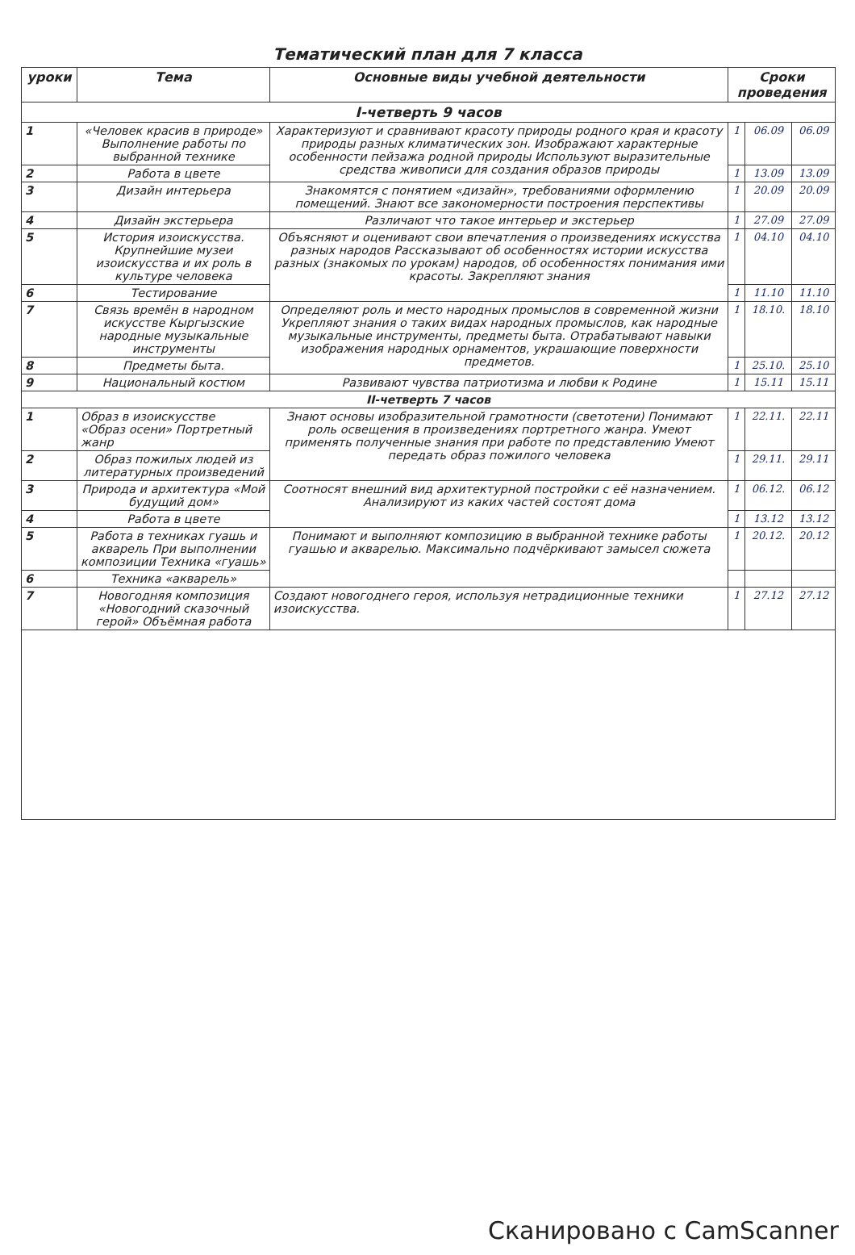Тематический план для 7 класса
| уроки | Тема | Основные виды учебной деятельности | Сроки проведения | | |
| --- | --- | --- | --- | --- | --- |
| I-четверть 9 часов | | | | | |
| 1 | «Человек красив в природе» Выполнение работы по выбранной технике | Характеризуют и сравнивают красоту природы родного края и красоту природы разных климатических зон. Изображают характерные особенности пейзажа родной природы Используют выразительные средства живописи для создания образов природы | 1 | 06.09 | 06.09 |
| 2 | Работа в цвете | | 1 | 13.09 | 13.09 |
| 3 | Дизайн интерьера | Знакомятся с понятием «дизайн», требованиями оформлению помещений. Знают все закономерности построения перспективы | 1 | 20.09 | 20.09 |
| 4 | Дизайн экстерьера | Различают что такое интерьер и экстерьер | 1 | 27.09 | 27.09 |
| 5 | История изоискусства. Крупнейшие музеи изоискусства и их роль в культуре человека | Объясняют и оценивают свои впечатления о произведениях искусства разных народов Рассказывают об особенностях истории искусства разных (знакомых по урокам) народов, об особенностях понимания ими красоты. Закрепляют знания | 1 | 04.10 | 04.10 |
| 6 | Тестирование | | 1 | 11.10 | 11.10 |
| 7 | Связь времён в народном искусстве Кыргызские народные музыкальные инструменты | Определяют роль и место народных промыслов в современной жизни Укрепляют знания о таких видах народных промыслов, как народные музыкальные инструменты, предметы быта. Отрабатывают навыки изображения народных орнаментов, украшающие поверхности предметов. | 1 | 18.10. | 18.10 |
| 8 | Предметы быта. | | 1 | 25.10. | 25.10 |
| 9 | Национальный костюм | Развивают чувства патриотизма и любви к Родине | 1 | 15.11 | 15.11 |
| II-четверть 7 часов | | | | | |
| 1 | Образ в изоискусстве «Образ осени» Портретный жанр | Знают основы изобразительной грамотности (светотени) Понимают роль освещения в произведениях портретного жанра. Умеют применять полученные знания при работе по представлению Умеют передать образ пожилого человека | 1 | 22.11. | 22.11 |
| 2 | Образ пожилых людей из литературных произведений | | 1 | 29.11. | 29.11 |
| 3 | Природа и архитектура «Мой будущий дом» | Соотносят внешний вид архитектурной постройки с её назначением. Анализируют из каких частей состоят дома | 1 | 06.12. | 06.12 |
| 4 | Работа в цвете | | 1 | 13.12 | 13.12 |
| 5 | Работа в техниках гуашь и акварель При выполнении композиции Техника «гуашь» | Понимают и выполняют композицию в выбранной технике работы гуашью и акварелью. Максимально подчёркивают замысел сюжета | 1 | 20.12. | 20.12 |
| 6 | Техника «акварель» | | | | |
| 7 | Новогодняя композиция «Новогодний сказочный герой» Объёмная работа | Создают новогоднего героя, используя нетрадиционные техники изоискусства. | 1 | 27.12 | 27.12 |
Сканировано с CamScanner